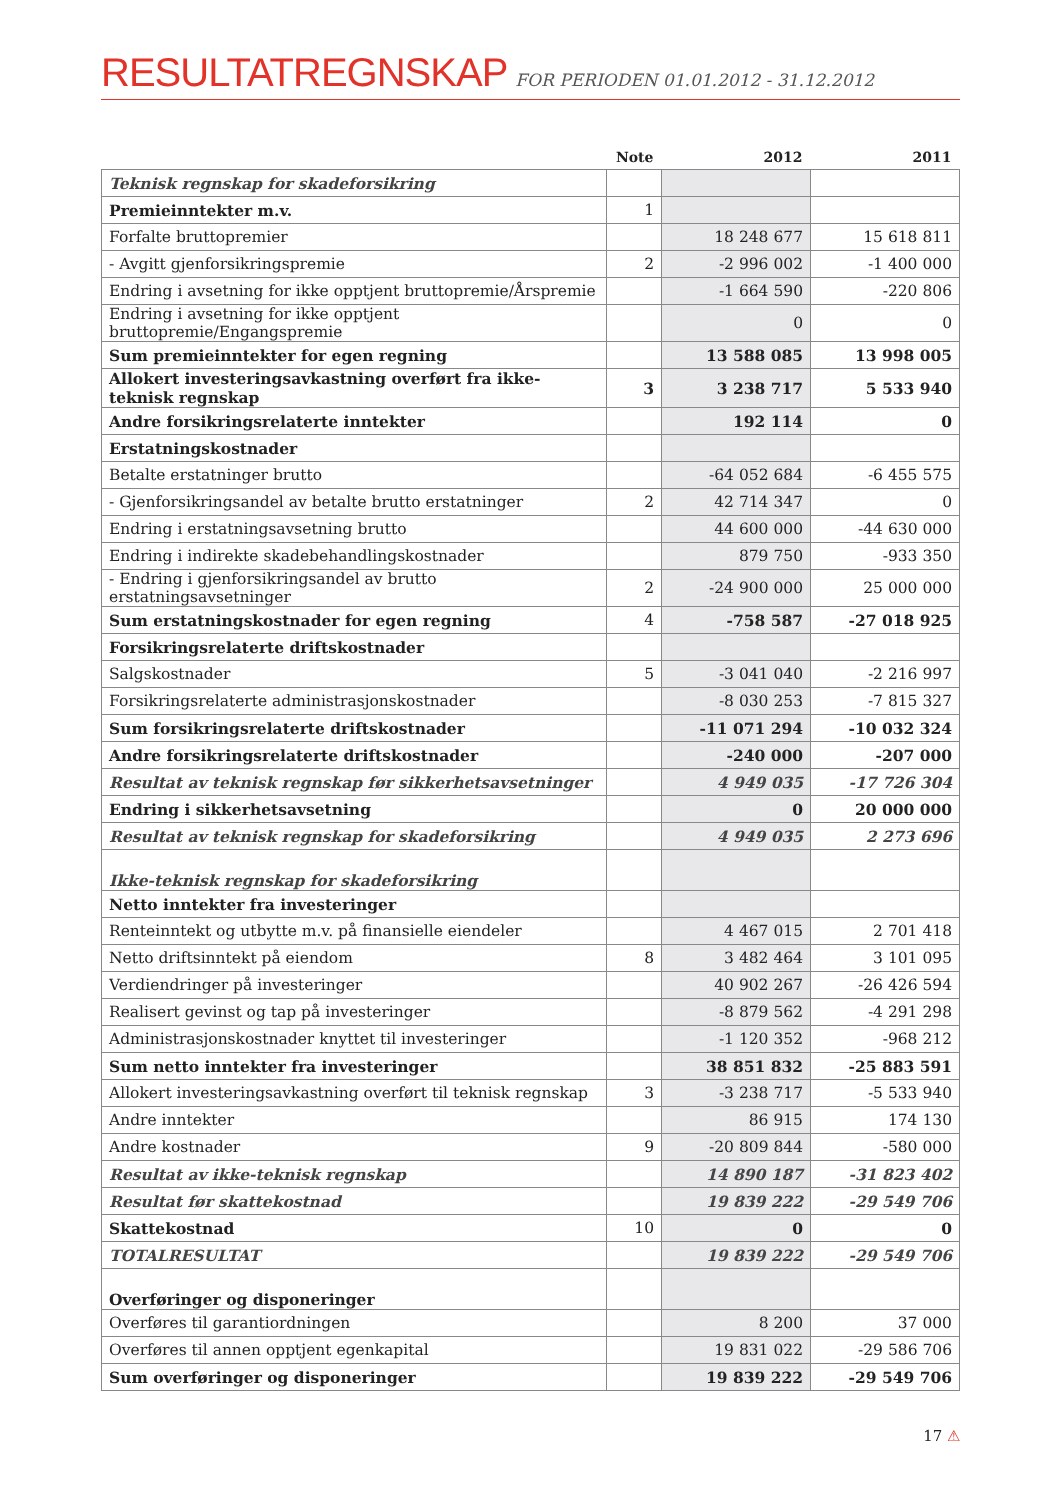RESULTATREGNSKAP
FOR PERIODEN 01.01.2012 - 31.12.2012
| | Note | 2012 | 2011 |
| --- | --- | --- | --- |
| Teknisk regnskap for skadeforsikring | | | |
| Premieinntekter m.v. | 1 | | |
| Forfalte bruttopremier | | 18 248 677 | 15 618 811 |
| - Avgitt gjenforsikringspremie | 2 | -2 996 002 | -1 400 000 |
| Endring i avsetning for ikke opptjent bruttopremie/Årspremie | | -1 664 590 | -220 806 |
| Endring i avsetning for ikke opptjent bruttopremie/Engangspremie | | 0 | 0 |
| Sum premieinntekter for egen regning | | 13 588 085 | 13 998 005 |
| Allokert investeringsavkastning overført fra ikke-teknisk regnskap | 3 | 3 238 717 | 5 533 940 |
| Andre forsikringsrelaterte inntekter | | 192 114 | 0 |
| Erstatningskostnader | | | |
| Betalte erstatninger brutto | | -64 052 684 | -6 455 575 |
| - Gjenforsikringsandel av betalte brutto erstatninger | 2 | 42 714 347 | 0 |
| Endring i erstatningsavsetning brutto | | 44 600 000 | -44 630 000 |
| Endring i indirekte skadebehandlingskostnader | | 879 750 | -933 350 |
| - Endring i gjenforsikringsandel av brutto erstatningsavsetninger | 2 | -24 900 000 | 25 000 000 |
| Sum erstatningskostnader for egen regning | 4 | -758 587 | -27 018 925 |
| Forsikringsrelaterte driftskostnader | | | |
| Salgskostnader | 5 | -3 041 040 | -2 216 997 |
| Forsikringsrelaterte administrasjonskostnader | | -8 030 253 | -7 815 327 |
| Sum forsikringsrelaterte driftskostnader | | -11 071 294 | -10 032 324 |
| Andre forsikringsrelaterte driftskostnader | | -240 000 | -207 000 |
| Resultat av teknisk regnskap før sikkerhetsavsetninger | | 4 949 035 | -17 726 304 |
| Endring i sikkerhetsavsetning | | 0 | 20 000 000 |
| Resultat av teknisk regnskap for skadeforsikring | | 4 949 035 | 2 273 696 |
| Ikke-teknisk regnskap for skadeforsikring | | | |
| Netto inntekter fra investeringer | | | |
| Renteinntekt og utbytte m.v. på finansielle eiendeler | | 4 467 015 | 2 701 418 |
| Netto driftsinntekt på eiendom | 8 | 3 482 464 | 3 101 095 |
| Verdiendringer på investeringer | | 40 902 267 | -26 426 594 |
| Realisert gevinst og tap på investeringer | | -8 879 562 | -4 291 298 |
| Administrasjonskostnader knyttet til investeringer | | -1 120 352 | -968 212 |
| Sum netto inntekter fra investeringer | | 38 851 832 | -25 883 591 |
| Allokert investeringsavkastning overført til teknisk regnskap | 3 | -3 238 717 | -5 533 940 |
| Andre inntekter | | 86 915 | 174 130 |
| Andre kostnader | 9 | -20 809 844 | -580 000 |
| Resultat av ikke-teknisk regnskap | | 14 890 187 | -31 823 402 |
| Resultat før skattekostnad | | 19 839 222 | -29 549 706 |
| Skattekostnad | 10 | 0 | 0 |
| TOTALRESULTAT | | 19 839 222 | -29 549 706 |
| Overføringer og disponeringer | | | |
| Overføres til garantiordningen | | 8 200 | 37 000 |
| Overføres til annen opptjent egenkapital | | 19 831 022 | -29 586 706 |
| Sum overføringer og disponeringer | | 19 839 222 | -29 549 706 |
17 ⚠